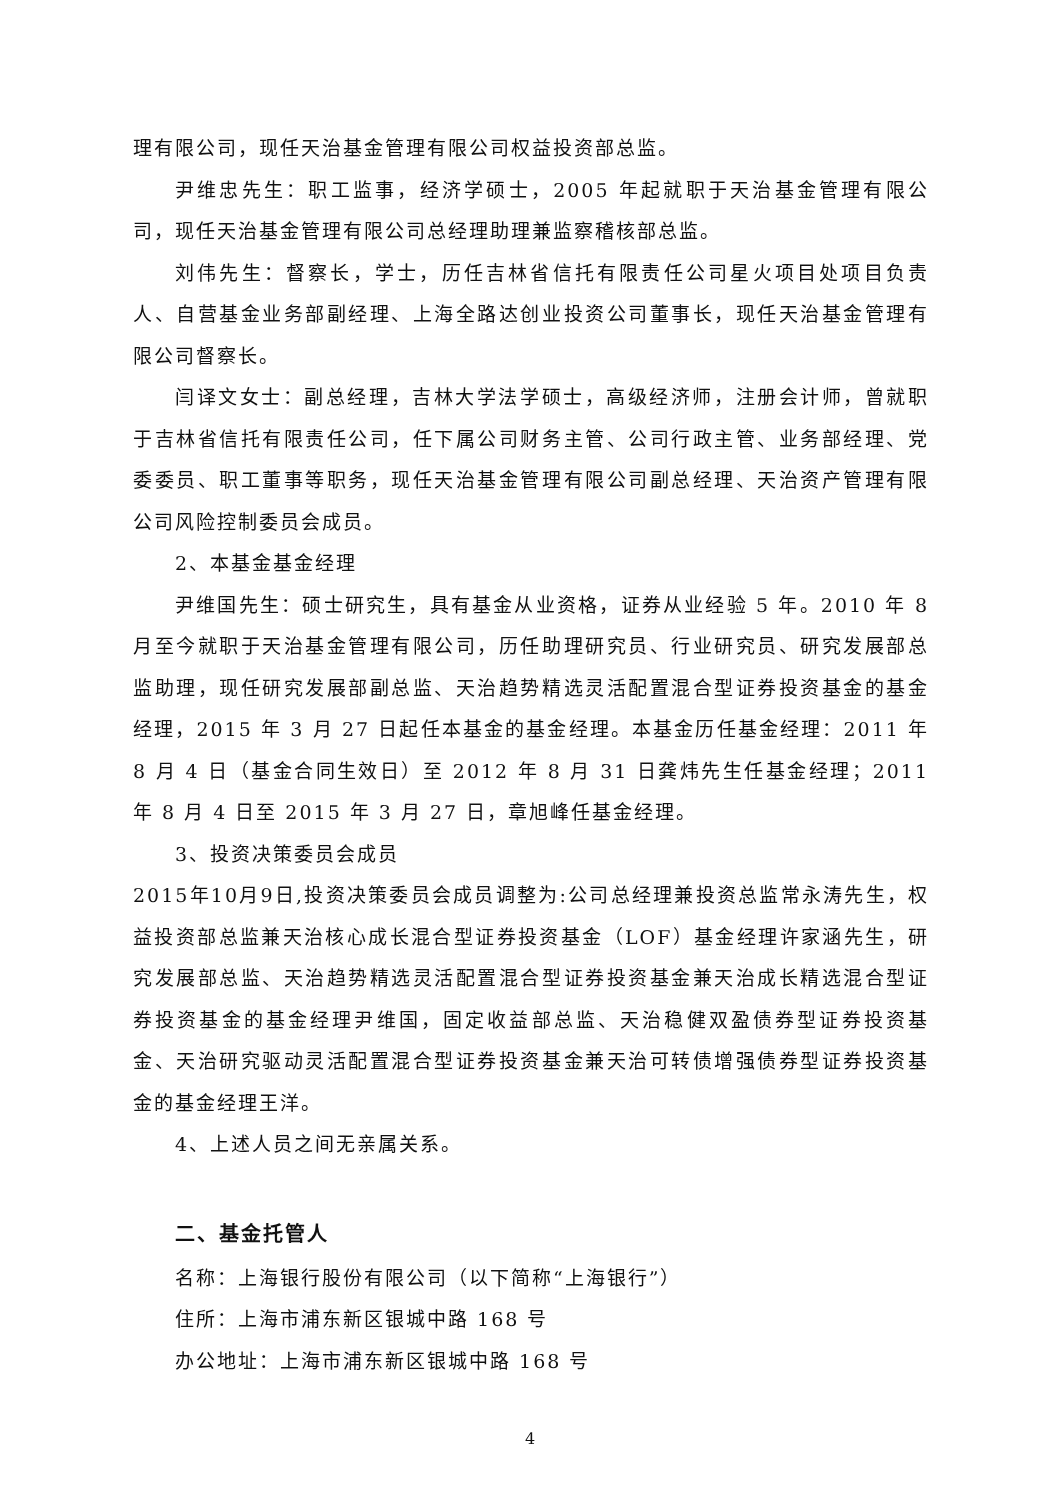理有限公司，现任天治基金管理有限公司权益投资部总监。
尹维忠先生：职工监事，经济学硕士，2005 年起就职于天治基金管理有限公司，现任天治基金管理有限公司总经理助理兼监察稽核部总监。
刘伟先生：督察长，学士，历任吉林省信托有限责任公司星火项目处项目负责人、自营基金业务部副经理、上海全路达创业投资公司董事长，现任天治基金管理有限公司督察长。
闫译文女士：副总经理，吉林大学法学硕士，高级经济师，注册会计师，曾就职于吉林省信托有限责任公司，任下属公司财务主管、公司行政主管、业务部经理、党委委员、职工董事等职务，现任天治基金管理有限公司副总经理、天治资产管理有限公司风险控制委员会成员。
2、本基金基金经理
尹维国先生：硕士研究生，具有基金从业资格，证券从业经验 5 年。2010 年 8 月至今就职于天治基金管理有限公司，历任助理研究员、行业研究员、研究发展部总监助理，现任研究发展部副总监、天治趋势精选灵活配置混合型证券投资基金的基金经理，2015 年 3 月 27 日起任本基金的基金经理。本基金历任基金经理：2011 年 8 月 4 日（基金合同生效日）至 2012 年 8 月 31 日龚炜先生任基金经理；2011 年 8 月 4 日至 2015 年 3 月 27 日，章旭峰任基金经理。
3、投资决策委员会成员
2015年10月9日,投资决策委员会成员调整为:公司总经理兼投资总监常永涛先生，权益投资部总监兼天治核心成长混合型证券投资基金（LOF）基金经理许家涵先生，研究发展部总监、天治趋势精选灵活配置混合型证券投资基金兼天治成长精选混合型证券投资基金的基金经理尹维国，固定收益部总监、天治稳健双盈债券型证券投资基金、天治研究驱动灵活配置混合型证券投资基金兼天治可转债增强债券型证券投资基金的基金经理王洋。
4、上述人员之间无亲属关系。
二、基金托管人
名称：上海银行股份有限公司（以下简称“上海银行”）
住所：上海市浦东新区银城中路 168 号
办公地址：上海市浦东新区银城中路 168 号
4